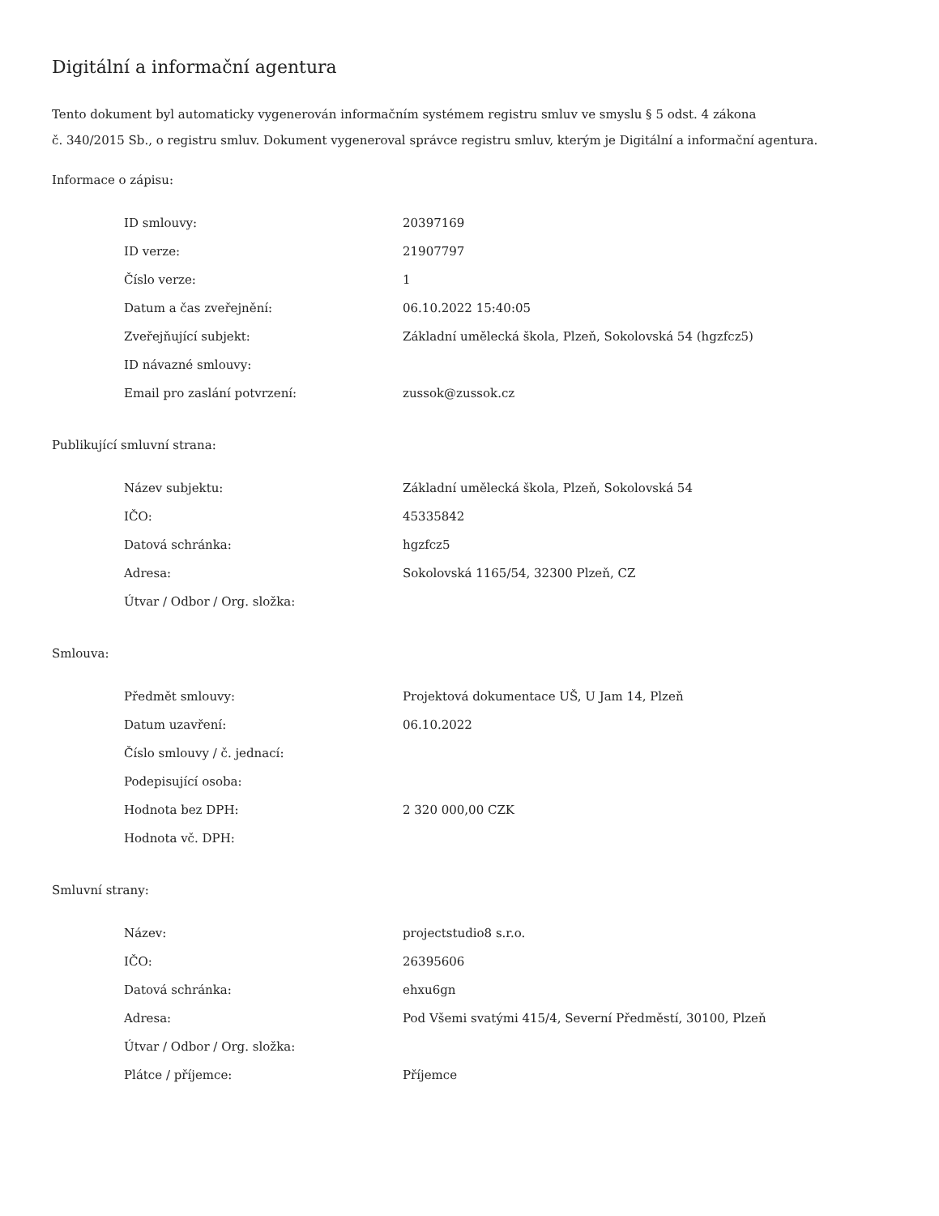Digitální a informační agentura
Tento dokument byl automaticky vygenerován informačním systémem registru smluv ve smyslu § 5 odst. 4 zákona
č. 340/2015 Sb., o registru smluv. Dokument vygeneroval správce registru smluv, kterým je Digitální a informační agentura.
Informace o zápisu:
| ID smlouvy: | 20397169 |
| ID verze: | 21907797 |
| Číslo verze: | 1 |
| Datum a čas zveřejnění: | 06.10.2022 15:40:05 |
| Zveřejňující subjekt: | Základní umělecká škola, Plzeň, Sokolovská 54 (hgzfcz5) |
| ID návazné smlouvy: | |
| Email pro zaslání potvrzení: | zussok@zussok.cz |
Publikující smluvní strana:
| Název subjektu: | Základní umělecká škola, Plzeň, Sokolovská 54 |
| IČO: | 45335842 |
| Datová schránka: | hgzfcz5 |
| Adresa: | Sokolovská 1165/54, 32300 Plzeň, CZ |
| Útvar / Odbor / Org. složka: | |
Smlouva:
| Předmět smlouvy: | Projektová dokumentace UŠ, U Jam 14, Plzeň |
| Datum uzavření: | 06.10.2022 |
| Číslo smlouvy / č. jednací: | |
| Podepisující osoba: | |
| Hodnota bez DPH: | 2 320 000,00 CZK |
| Hodnota vč. DPH: | |
Smluvní strany:
| Název: | projectstudio8 s.r.o. |
| IČO: | 26395606 |
| Datová schránka: | ehxu6gn |
| Adresa: | Pod Všemi svatými 415/4, Severní Předměstí, 30100, Plzeň |
| Útvar / Odbor / Org. složka: | |
| Plátce / příjemce: | Příjemce |